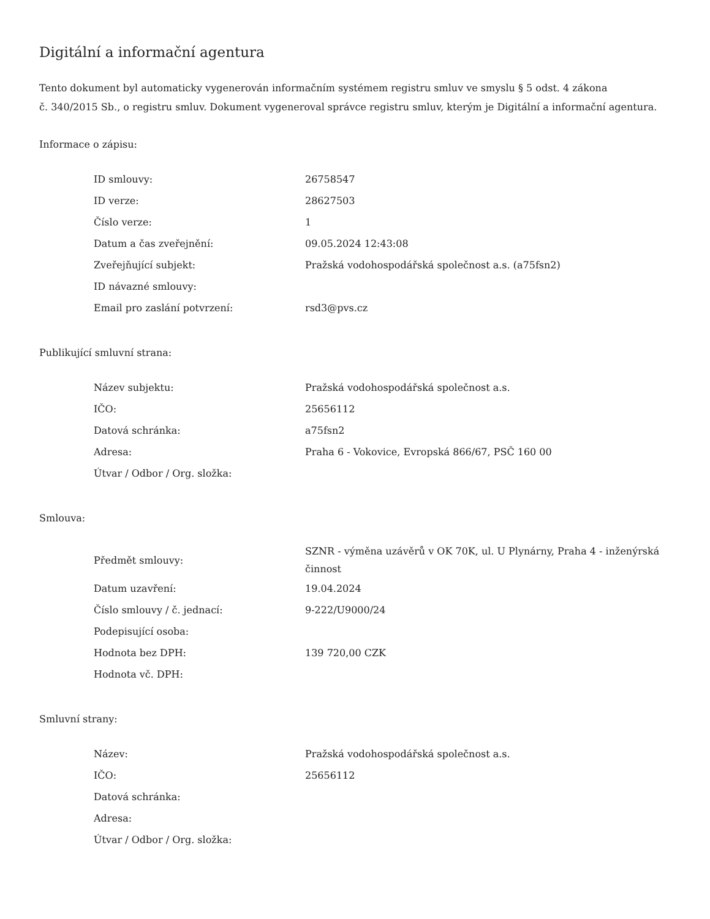Digitální a informační agentura
Tento dokument byl automaticky vygenerován informačním systémem registru smluv ve smyslu § 5 odst. 4 zákona
č. 340/2015 Sb., o registru smluv. Dokument vygeneroval správce registru smluv, kterým je Digitální a informační agentura.
Informace o zápisu:
| ID smlouvy: | 26758547 |
| ID verze: | 28627503 |
| Číslo verze: | 1 |
| Datum a čas zveřejnění: | 09.05.2024 12:43:08 |
| Zveřejňující subjekt: | Pražská vodohospodářská společnost a.s. (a75fsn2) |
| ID návazné smlouvy: | |
| Email pro zaslání potvrzení: | rsd3@pvs.cz |
Publikující smluvní strana:
| Název subjektu: | Pražská vodohospodářská společnost a.s. |
| IČO: | 25656112 |
| Datová schránka: | a75fsn2 |
| Adresa: | Praha 6 - Vokovice, Evropská 866/67, PSČ 160 00 |
| Útvar / Odbor / Org. složka: | |
Smlouva:
| Předmět smlouvy: | SZNR - výměna uzávěrů v OK 70K, ul. U Plynárny, Praha 4 - inženýrská činnost |
| Datum uzavření: | 19.04.2024 |
| Číslo smlouvy / č. jednací: | 9-222/U9000/24 |
| Podepisující osoba: | |
| Hodnota bez DPH: | 139 720,00 CZK |
| Hodnota vč. DPH: | |
Smluvní strany:
| Název: | Pražská vodohospodářská společnost a.s. |
| IČO: | 25656112 |
| Datová schránka: | |
| Adresa: | |
| Útvar / Odbor / Org. složka: | |